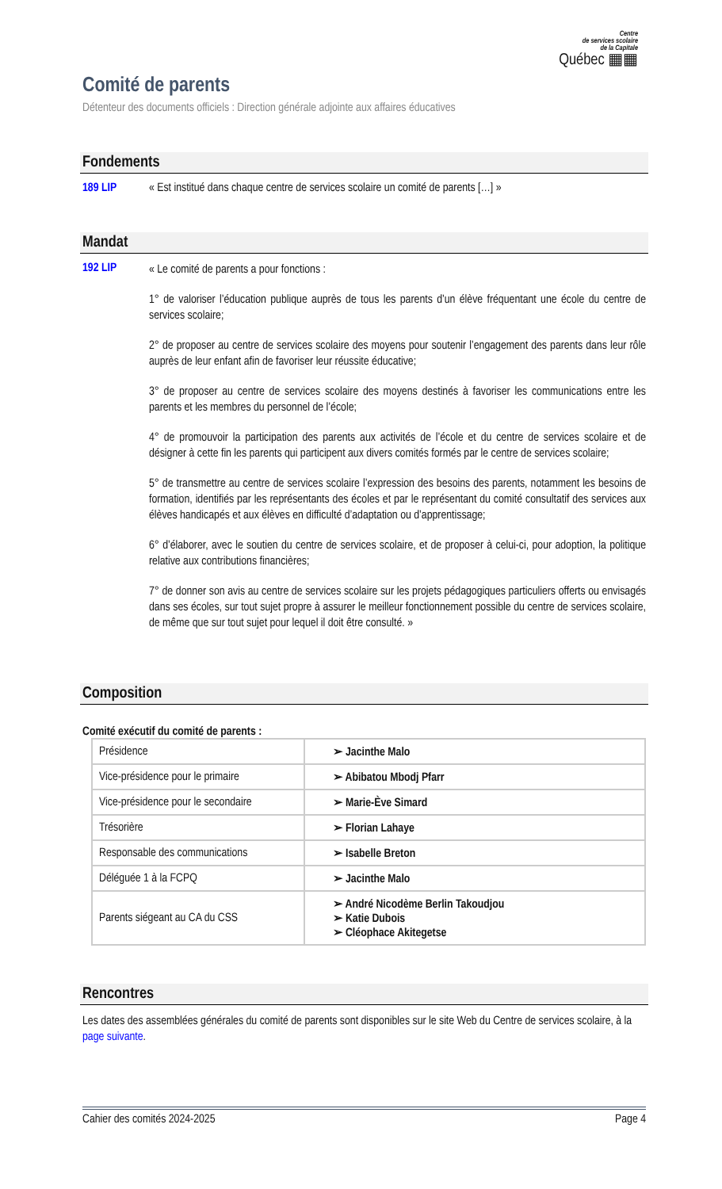Centre
de services scolaire
de la Capitale
Québec ▦▦
Comité de parents
Détenteur des documents officiels : Direction générale adjointe aux affaires éducatives
Fondements
189 LIP « Est institué dans chaque centre de services scolaire un comité de parents […] »
Mandat
192 LIP
« Le comité de parents a pour fonctions :
1° de valoriser l’éducation publique auprès de tous les parents d’un élève fréquentant une école du centre de services scolaire;
2° de proposer au centre de services scolaire des moyens pour soutenir l’engagement des parents dans leur rôle auprès de leur enfant afin de favoriser leur réussite éducative;
3° de proposer au centre de services scolaire des moyens destinés à favoriser les communications entre les parents et les membres du personnel de l’école;
4° de promouvoir la participation des parents aux activités de l’école et du centre de services scolaire et de désigner à cette fin les parents qui participent aux divers comités formés par le centre de services scolaire;
5° de transmettre au centre de services scolaire l’expression des besoins des parents, notamment les besoins de formation, identifiés par les représentants des écoles et par le représentant du comité consultatif des services aux élèves handicapés et aux élèves en difficulté d’adaptation ou d’apprentissage;
6° d’élaborer, avec le soutien du centre de services scolaire, et de proposer à celui-ci, pour adoption, la politique relative aux contributions financières;
7° de donner son avis au centre de services scolaire sur les projets pédagogiques particuliers offerts ou envisagés dans ses écoles, sur tout sujet propre à assurer le meilleur fonctionnement possible du centre de services scolaire, de même que sur tout sujet pour lequel il doit être consulté. »
Composition
Comité exécutif du comité de parents :
| Présidence | ➢ Jacinthe Malo |
| Vice-présidence pour le primaire | ➢ Abibatou Mbodj Pfarr |
| Vice-présidence pour le secondaire | ➢ Marie-Ève Simard |
| Trésorière | ➢ Florian Lahaye |
| Responsable des communications | ➢ Isabelle Breton |
| Déléguée 1 à la FCPQ | ➢ Jacinthe Malo |
| Parents siégeant au CA du CSS | ➢ André Nicodème Berlin Takoudjou ➢ Katie Dubois ➢ Cléophace Akitegetse |
Rencontres
Les dates des assemblées générales du comité de parents sont disponibles sur le site Web du Centre de services scolaire, à la page suivante.
Cahier des comités 2024-2025 Page 4